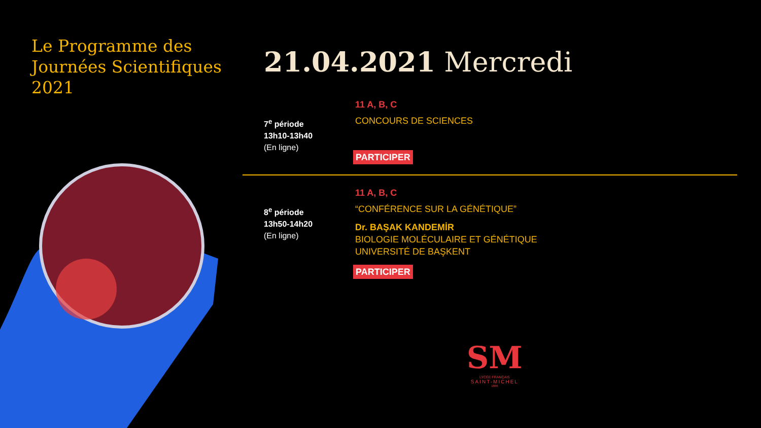Le Programme des
Journées Scientifiques
2021
21.04.2021 Mercredi
7<sup>e</sup> période
13h10-13h40
(En ligne)
11 A, B, C
CONCOURS DE SCIENCES
PARTICIPER
8<sup>e</sup> période
13h50-14h20
(En ligne)
11 A, B, C
“CONFÉRENCE SUR LA GÉNÉTIQUE”
Dr. BAŞAK KANDEMİR
BIOLOGIE MOLÉCULAIRE ET GÉNÉTIQUE
UNIVERSITÉ DE BAŞKENT
PARTICIPER
SM
LYCÉE FRANÇAIS
SAINT-MICHEL
1886